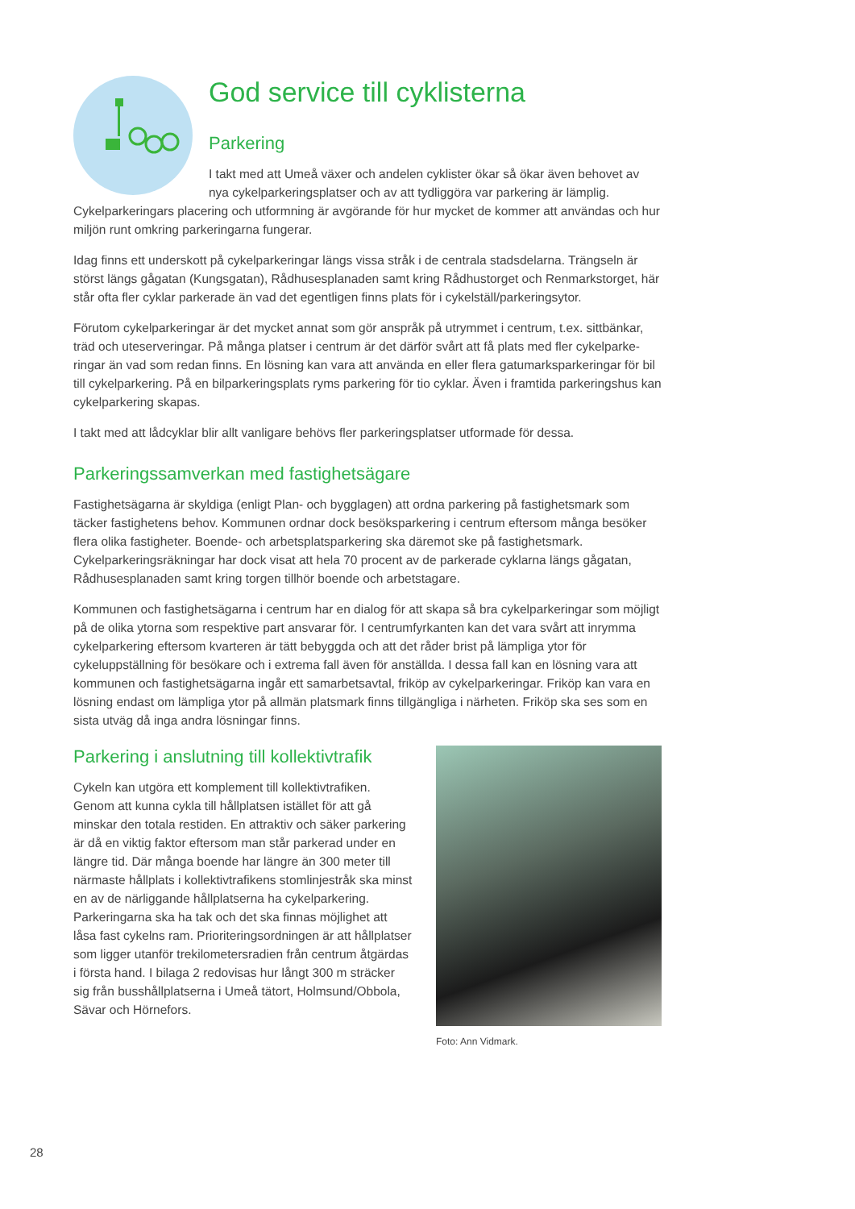God service till cyklisterna
Parkering
I takt med att Umeå växer och andelen cyklister ökar så ökar även behovet av nya cykelparkeringsplatser och av att tydliggöra var parkering är lämplig. Cykelparkeringars placering och utformning är avgörande för hur mycket de kommer att användas och hur miljön runt omkring parkeringarna fungerar.
Idag finns ett underskott på cykelparkeringar längs vissa stråk i de centrala stadsdelarna. Trängseln är störst längs gågatan (Kungsgatan), Rådhusesplanaden samt kring Rådhustorget och Renmarkstorget, här står ofta fler cyklar parkerade än vad det egentligen finns plats för i cykelställ/parkeringsytor.
Förutom cykelparkeringar är det mycket annat som gör anspråk på utrymmet i centrum, t.ex. sittbänkar, träd och uteserveringar. På många platser i centrum är det därför svårt att få plats med fler cykelparke­ringar än vad som redan finns. En lösning kan vara att använda en eller flera gatumarksparkeringar för bil till cykelparkering. På en bilparkeringsplats ryms parkering för tio cyklar. Även i framtida parkeringshus kan cykelparkering skapas.
I takt med att lådcyklar blir allt vanligare behövs fler parkeringsplatser utformade för dessa.
Parkeringssamverkan med fastighetsägare
Fastighetsägarna är skyldiga (enligt Plan- och bygglagen) att ordna parkering på fastighetsmark som täcker fastighetens behov. Kommunen ordnar dock besöksparkering i centrum eftersom många besöker flera olika fastigheter. Boende- och arbetsplatsparkering ska däremot ske på fastighetsmark. Cykelparkeringsräkningar har dock visat att hela 70 procent av de parkerade cyklarna längs gågatan, Rådhusesplanaden samt kring torgen tillhör boende och arbetstagare.
Kommunen och fastighetsägarna i centrum har en dialog för att skapa så bra cykelparkeringar som möjligt på de olika ytorna som respektive part ansvarar för. I centrumfyrkanten kan det vara svårt att inrymma cykelparkering eftersom kvarteren är tätt bebyggda och att det råder brist på lämpliga ytor för cykeluppställning för besökare och i extrema fall även för anställda. I dessa fall kan en lösning vara att kommunen och fastighetsägarna ingår ett samarbetsavtal, friköp av cykelparkeringar. Friköp kan vara en lösning endast om lämpliga ytor på allmän platsmark finns tillgängliga i närheten. Friköp ska ses som en sista utväg då inga andra lösningar finns.
Parkering i anslutning till kollektivtrafik
Cykeln kan utgöra ett komplement till kollektivtrafiken. Genom att kunna cykla till hållplatsen istället för att gå minskar den totala restiden. En attraktiv och säker parkering är då en viktig faktor eftersom man står parkerad under en längre tid. Där många boende har längre än 300 meter till närmaste hållplats i kollektivtrafikens stomlinjestråk ska minst en av de närliggande hållplatserna ha cykelparkering. Parkeringarna ska ha tak och det ska finnas möjlighet att låsa fast cykelns ram. Prioriteringsordningen är att hållplat­ser som ligger utanför trekilometersradien från centrum åtgärdas i första hand. I bilaga 2 redovisas hur långt 300 m sträcker sig från busshållplatserna i Umeå tätort, Holmsund/Obbola, Sävar och Hörnefors.
Foto: Ann Vidmark.
28